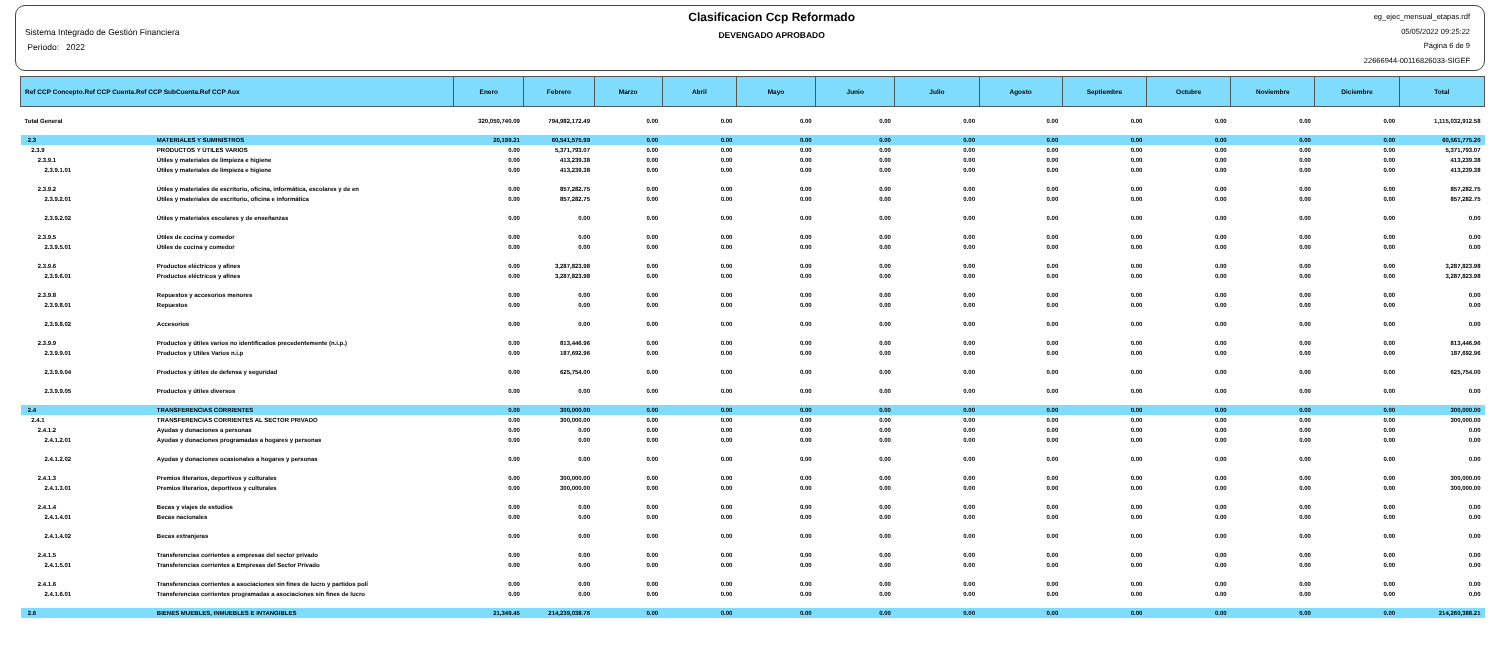Sistema Integrado de Gestión Financiera
Periodo: 2022
Clasificacion Ccp Reformado
DEVENGADO APROBADO
eg_ejec_mensual_etapas.rdf
05/05/2022 09:25:22
Página 6 de 9
22666944-00116826033-SIGEF
| Ref CCP Concepto.Ref CCP Cuenta.Ref CCP SubCuenta.Ref CCP Aux | | Enero | Febrero | Marzo | Abril | Mayo | Junio | Julio | Agosto | Septiembre | Octubre | Noviembre | Diciembre | Total |
| --- | --- | --- | --- | --- | --- | --- | --- | --- | --- | --- | --- | --- | --- | --- |
| Total General | | 320,050,740.09 | 794,982,172.49 | 0.00 | 0.00 | 0.00 | 0.00 | 0.00 | 0.00 | 0.00 | 0.00 | 0.00 | 0.00 | 1,115,032,912.58 |
| 2.3 | MATERIALES Y SUMINISTROS | 20,199.21 | 60,541,575.99 | 0.00 | 0.00 | 0.00 | 0.00 | 0.00 | 0.00 | 0.00 | 0.00 | 0.00 | 0.00 | 60,561,775.20 |
| 2.3.9 | PRODUCTOS Y ÚTILES VARIOS | 0.00 | 5,371,793.07 | 0.00 | 0.00 | 0.00 | 0.00 | 0.00 | 0.00 | 0.00 | 0.00 | 0.00 | 0.00 | 5,371,793.07 |
| 2.3.9.1 | Útiles y materiales de limpieza e higiene | 0.00 | 413,239.38 | 0.00 | 0.00 | 0.00 | 0.00 | 0.00 | 0.00 | 0.00 | 0.00 | 0.00 | 0.00 | 413,239.38 |
| 2.3.9.1.01 | Útiles y materiales de limpieza e higiene | 0.00 | 413,239.38 | 0.00 | 0.00 | 0.00 | 0.00 | 0.00 | 0.00 | 0.00 | 0.00 | 0.00 | 0.00 | 413,239.38 |
| 2.3.9.2 | Útiles y materiales de escritorio, oficina, informática, escolares y de en | 0.00 | 857,282.75 | 0.00 | 0.00 | 0.00 | 0.00 | 0.00 | 0.00 | 0.00 | 0.00 | 0.00 | 0.00 | 857,282.75 |
| 2.3.9.2.01 | Útiles y materiales de escritorio, oficina e informática | 0.00 | 857,282.75 | 0.00 | 0.00 | 0.00 | 0.00 | 0.00 | 0.00 | 0.00 | 0.00 | 0.00 | 0.00 | 857,282.75 |
| 2.3.9.2.02 | Útiles y materiales escolares y de enseñanzas | 0.00 | 0.00 | 0.00 | 0.00 | 0.00 | 0.00 | 0.00 | 0.00 | 0.00 | 0.00 | 0.00 | 0.00 | 0.00 |
| 2.3.9.5 | Útiles de cocina y comedor | 0.00 | 0.00 | 0.00 | 0.00 | 0.00 | 0.00 | 0.00 | 0.00 | 0.00 | 0.00 | 0.00 | 0.00 | 0.00 |
| 2.3.9.5.01 | Útiles de cocina y comedor | 0.00 | 0.00 | 0.00 | 0.00 | 0.00 | 0.00 | 0.00 | 0.00 | 0.00 | 0.00 | 0.00 | 0.00 | 0.00 |
| 2.3.9.6 | Productos eléctricos y afines | 0.00 | 3,287,823.98 | 0.00 | 0.00 | 0.00 | 0.00 | 0.00 | 0.00 | 0.00 | 0.00 | 0.00 | 0.00 | 3,287,823.98 |
| 2.3.9.6.01 | Productos eléctricos y afines | 0.00 | 3,287,823.98 | 0.00 | 0.00 | 0.00 | 0.00 | 0.00 | 0.00 | 0.00 | 0.00 | 0.00 | 0.00 | 3,287,823.98 |
| 2.3.9.8 | Repuestos y accesorios menores | 0.00 | 0.00 | 0.00 | 0.00 | 0.00 | 0.00 | 0.00 | 0.00 | 0.00 | 0.00 | 0.00 | 0.00 | 0.00 |
| 2.3.9.8.01 | Repuestos | 0.00 | 0.00 | 0.00 | 0.00 | 0.00 | 0.00 | 0.00 | 0.00 | 0.00 | 0.00 | 0.00 | 0.00 | 0.00 |
| 2.3.9.8.02 | Accesorios | 0.00 | 0.00 | 0.00 | 0.00 | 0.00 | 0.00 | 0.00 | 0.00 | 0.00 | 0.00 | 0.00 | 0.00 | 0.00 |
| 2.3.9.9 | Productos y útiles varios no identificados precedentemente (n.i.p.) | 0.00 | 813,446.96 | 0.00 | 0.00 | 0.00 | 0.00 | 0.00 | 0.00 | 0.00 | 0.00 | 0.00 | 0.00 | 813,446.96 |
| 2.3.9.9.01 | Productos y Utiles Varios n.i.p | 0.00 | 187,692.96 | 0.00 | 0.00 | 0.00 | 0.00 | 0.00 | 0.00 | 0.00 | 0.00 | 0.00 | 0.00 | 187,692.96 |
| 2.3.9.9.04 | Productos y útiles de defensa y seguridad | 0.00 | 625,754.00 | 0.00 | 0.00 | 0.00 | 0.00 | 0.00 | 0.00 | 0.00 | 0.00 | 0.00 | 0.00 | 625,754.00 |
| 2.3.9.9.05 | Productos y útiles diversos | 0.00 | 0.00 | 0.00 | 0.00 | 0.00 | 0.00 | 0.00 | 0.00 | 0.00 | 0.00 | 0.00 | 0.00 | 0.00 |
| 2.4 | TRANSFERENCIAS CORRIENTES | 0.00 | 300,000.00 | 0.00 | 0.00 | 0.00 | 0.00 | 0.00 | 0.00 | 0.00 | 0.00 | 0.00 | 0.00 | 300,000.00 |
| 2.4.1 | TRANSFERENCIAS CORRIENTES AL SECTOR PRIVADO | 0.00 | 300,000.00 | 0.00 | 0.00 | 0.00 | 0.00 | 0.00 | 0.00 | 0.00 | 0.00 | 0.00 | 0.00 | 300,000.00 |
| 2.4.1.2 | Ayudas y donaciones a personas | 0.00 | 0.00 | 0.00 | 0.00 | 0.00 | 0.00 | 0.00 | 0.00 | 0.00 | 0.00 | 0.00 | 0.00 | 0.00 |
| 2.4.1.2.01 | Ayudas y donaciones programadas a hogares y personas | 0.00 | 0.00 | 0.00 | 0.00 | 0.00 | 0.00 | 0.00 | 0.00 | 0.00 | 0.00 | 0.00 | 0.00 | 0.00 |
| 2.4.1.2.02 | Ayudas y donaciones ocasionales a hogares y personas | 0.00 | 0.00 | 0.00 | 0.00 | 0.00 | 0.00 | 0.00 | 0.00 | 0.00 | 0.00 | 0.00 | 0.00 | 0.00 |
| 2.4.1.3 | Premios literarios, deportivos y culturales | 0.00 | 300,000.00 | 0.00 | 0.00 | 0.00 | 0.00 | 0.00 | 0.00 | 0.00 | 0.00 | 0.00 | 0.00 | 300,000.00 |
| 2.4.1.3.01 | Premios literarios, deportivos y culturales | 0.00 | 300,000.00 | 0.00 | 0.00 | 0.00 | 0.00 | 0.00 | 0.00 | 0.00 | 0.00 | 0.00 | 0.00 | 300,000.00 |
| 2.4.1.4 | Becas y viajes de estudios | 0.00 | 0.00 | 0.00 | 0.00 | 0.00 | 0.00 | 0.00 | 0.00 | 0.00 | 0.00 | 0.00 | 0.00 | 0.00 |
| 2.4.1.4.01 | Becas nacionales | 0.00 | 0.00 | 0.00 | 0.00 | 0.00 | 0.00 | 0.00 | 0.00 | 0.00 | 0.00 | 0.00 | 0.00 | 0.00 |
| 2.4.1.4.02 | Becas extranjeras | 0.00 | 0.00 | 0.00 | 0.00 | 0.00 | 0.00 | 0.00 | 0.00 | 0.00 | 0.00 | 0.00 | 0.00 | 0.00 |
| 2.4.1.5 | Transferencias corrientes a empresas del sector privado | 0.00 | 0.00 | 0.00 | 0.00 | 0.00 | 0.00 | 0.00 | 0.00 | 0.00 | 0.00 | 0.00 | 0.00 | 0.00 |
| 2.4.1.5.01 | Transferencias corrientes a Empresas del Sector Privado | 0.00 | 0.00 | 0.00 | 0.00 | 0.00 | 0.00 | 0.00 | 0.00 | 0.00 | 0.00 | 0.00 | 0.00 | 0.00 |
| 2.4.1.6 | Transferencias corrientes a asociaciones sin fines de lucro y partidos polí | 0.00 | 0.00 | 0.00 | 0.00 | 0.00 | 0.00 | 0.00 | 0.00 | 0.00 | 0.00 | 0.00 | 0.00 | 0.00 |
| 2.4.1.6.01 | Transferencias corrientes programadas a asociaciones sin fines de lucro | 0.00 | 0.00 | 0.00 | 0.00 | 0.00 | 0.00 | 0.00 | 0.00 | 0.00 | 0.00 | 0.00 | 0.00 | 0.00 |
| 2.6 | BIENES MUEBLES, INMUEBLES E INTANGIBLES | 21,349.45 | 214,239,038.76 | 0.00 | 0.00 | 0.00 | 0.00 | 0.00 | 0.00 | 0.00 | 0.00 | 0.00 | 0.00 | 214,260,388.21 |